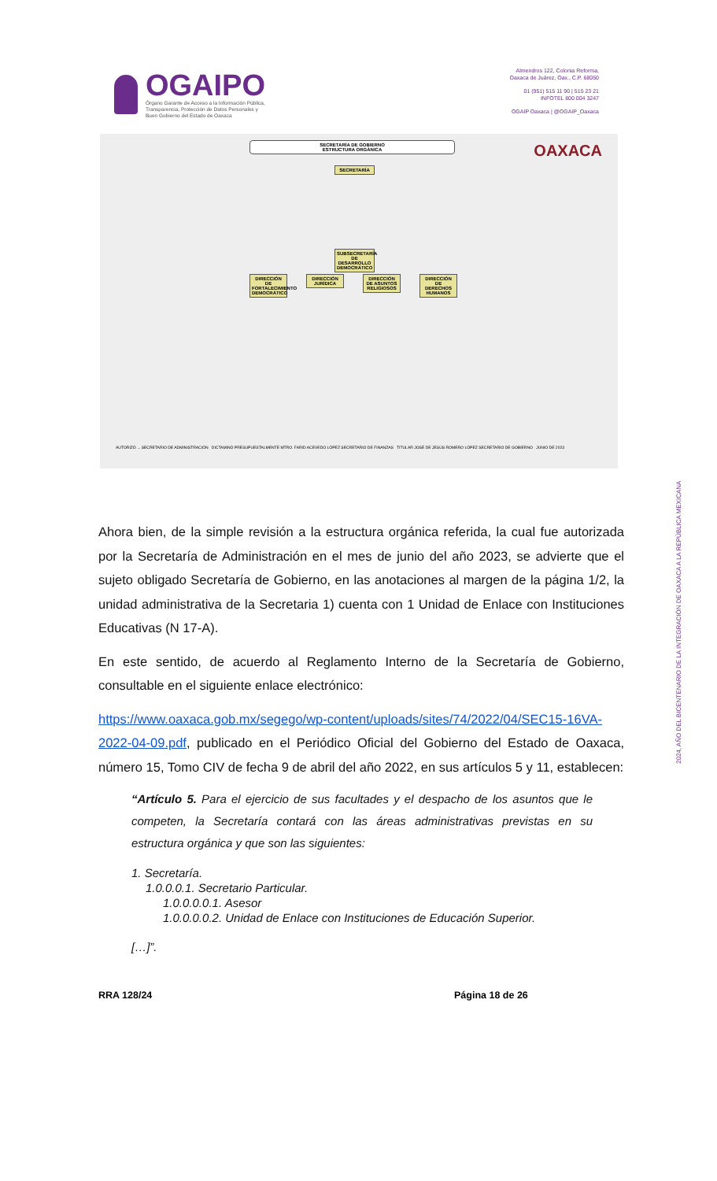OGAIPO
Órgano Garante de Acceso a la Información Pública,
Transparencia, Protección de Datos Personales y
Buen Gobierno del Estado de Oaxaca
Almendros 122, Colonia Reforma,
Oaxaca de Juárez, Oax., C.P. 68050
01 (951) 515 11 90 | 515 23 21
INFOTEL 800 004 3247
OGAIP Oaxaca | @OGAIP_Oaxaca
SECRETARÍA DE GOBIERNO
ESTRUCTURA ORGÁNICA
OAXACA
SECRETARÍA
SUBSECRETARÍA DE DESARROLLO DEMOCRÁTICO
DIRECCIÓN DE FORTALECIMIENTO DEMOCRÁTICO
DIRECCIÓN JURÍDICA
DIRECCIÓN DE ASUNTOS RELIGIOSOS
DIRECCIÓN DE DERECHOS HUMANOS
AUTORIZÓ ... SECRETARIO DE ADMINISTRACIÓN DICTAMINÓ PRESUPUESTALMENTE MTRO. FARID ACEVEDO LÓPEZ SECRETARIO DE FINANZAS TITULAR JOSÉ DE JESÚS ROMERO LÓPEZ SECRETARIO DE GOBIERNO JUNIO DE 2023
Ahora bien, de la simple revisión a la estructura orgánica referida, la cual fue autorizada por la Secretaría de Administración en el mes de junio del año 2023, se advierte que el sujeto obligado Secretaría de Gobierno, en las anotaciones al margen de la página 1/2, la unidad administrativa de la Secretaria 1) cuenta con 1 Unidad de Enlace con Instituciones Educativas (N 17-A).
En este sentido, de acuerdo al Reglamento Interno de la Secretaría de Gobierno, consultable en el siguiente enlace electrónico:
https://www.oaxaca.gob.mx/segego/wp-content/uploads/sites/74/2022/04/SEC15-16VA-2022-04-09.pdf, publicado en el Periódico Oficial del Gobierno del Estado de Oaxaca, número 15, Tomo CIV de fecha 9 de abril del año 2022, en sus artículos 5 y 11, establecen:
“Artículo 5. Para el ejercicio de sus facultades y el despacho de los asuntos que le competen, la Secretaría contará con las áreas administrativas previstas en su estructura orgánica y que son las siguientes:
1. Secretaría.
1.0.0.0.1. Secretario Particular.
1.0.0.0.0.1. Asesor
1.0.0.0.0.2. Unidad de Enlace con Instituciones de Educación Superior.
[…]”.
RRA 128/24 Página 18 de 26
2024, AÑO DEL BICENTENARIO DE LA INTEGRACIÓN DE OAXACA A LA REPÚBLICA MEXICANA